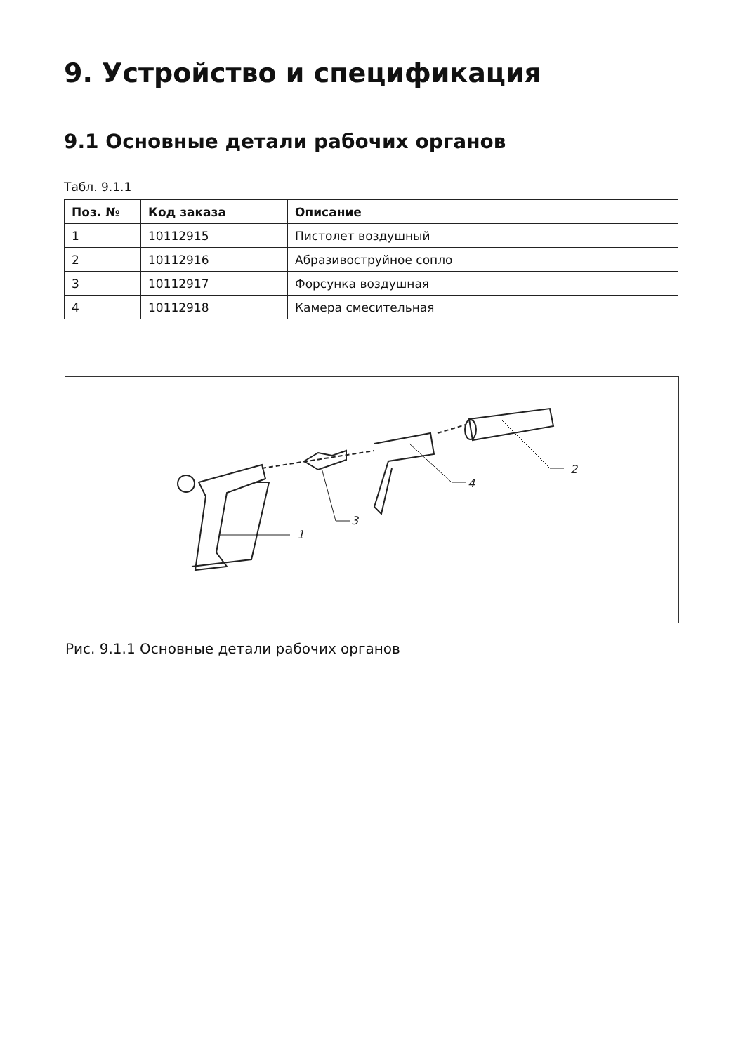9. Устройство и спецификация
9.1 Основные детали рабочих органов
Табл. 9.1.1
| Поз. № | Код заказа | Описание |
| --- | --- | --- |
| 1 | 10112915 | Пистолет воздушный |
| 2 | 10112916 | Абразивоструйное сопло |
| 3 | 10112917 | Форсунка воздушная |
| 4 | 10112918 | Камера смесительная |
1
3
4
2
Рис. 9.1.1 Основные детали рабочих органов